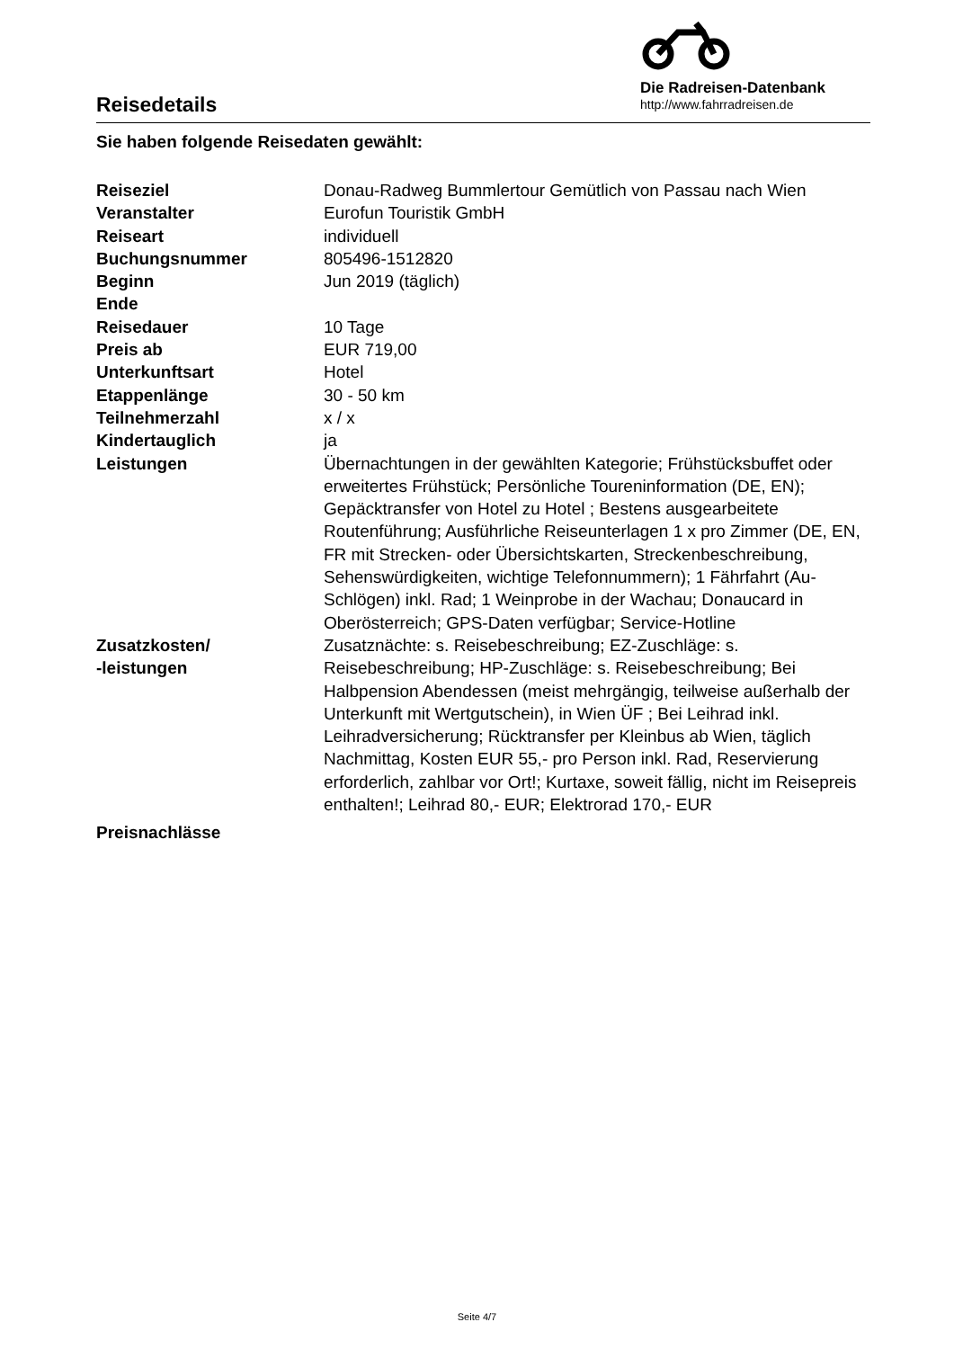Reisedetails
Die Radreisen-Datenbank
http://www.fahrradreisen.de
Sie haben folgende Reisedaten gewählt:
| Reiseziel | Donau-Radweg Bummlertour Gemütlich von Passau nach Wien |
| Veranstalter | Eurofun Touristik GmbH |
| Reiseart | individuell |
| Buchungsnummer | 805496-1512820 |
| Beginn | Jun 2019 (täglich) |
| Ende | |
| Reisedauer | 10 Tage |
| Preis ab | EUR 719,00 |
| Unterkunftsart | Hotel |
| Etappenlänge | 30 - 50 km |
| Teilnehmerzahl | x / x |
| Kindertauglich | ja |
| Leistungen | Übernachtungen in der gewählten Kategorie; Frühstücksbuffet oder erweitertes Frühstück; Persönliche Toureninformation (DE, EN); Gepäcktransfer von Hotel zu Hotel ; Bestens ausgearbeitete Routenführung; Ausführliche Reiseunterlagen 1 x pro Zimmer (DE, EN, FR mit Strecken- oder Übersichtskarten, Streckenbeschreibung, Sehenswürdigkeiten, wichtige Telefonnummern); 1 Fährfahrt (Au-Schlögen) inkl. Rad; 1 Weinprobe in der Wachau; Donaucard in Oberösterreich; GPS-Daten verfügbar; Service-Hotline |
| Zusatzkosten/ -leistungen | Zusatznächte: s. Reisebeschreibung; EZ-Zuschläge: s. Reisebeschreibung; HP-Zuschläge: s. Reisebeschreibung; Bei Halbpension Abendessen (meist mehrgängig, teilweise außerhalb der Unterkunft mit Wertgutschein), in Wien ÜF ; Bei Leihrad inkl. Leihradversicherung; Rücktransfer per Kleinbus ab Wien, täglich Nachmittag, Kosten EUR 55,- pro Person inkl. Rad, Reservierung erforderlich, zahlbar vor Ort!; Kurtaxe, soweit fällig, nicht im Reisepreis enthalten!; Leihrad 80,- EUR; Elektrorad 170,- EUR |
| Preisnachlässe | |
Seite 4/7